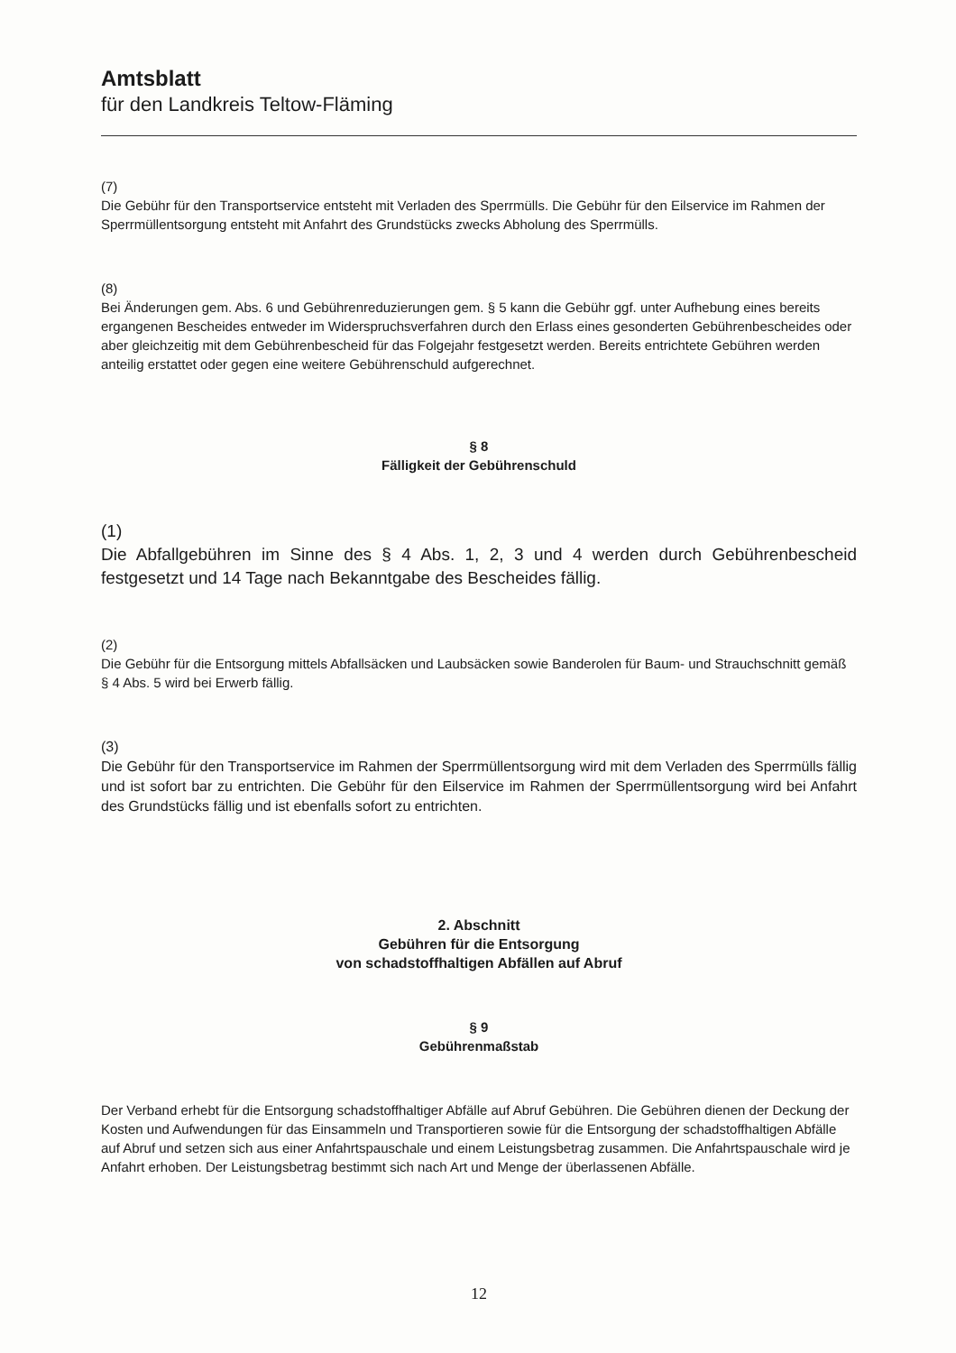Amtsblatt
für den Landkreis Teltow-Fläming
(7)
Die Gebühr für den Transportservice entsteht mit Verladen des Sperrmülls. Die Gebühr für den Eilservice im Rahmen der Sperrmüllentsorgung entsteht mit Anfahrt des Grundstücks zwecks Abholung des Sperrmülls.
(8)
Bei Änderungen gem. Abs. 6 und Gebührenreduzierungen gem. § 5 kann die Gebühr ggf. unter Aufhebung eines bereits ergangenen Bescheides entweder im Widerspruchsverfahren durch den Erlass eines gesonderten Gebührenbescheides oder aber gleichzeitig mit dem Gebührenbescheid für das Folgejahr festgesetzt werden. Bereits entrichtete Gebühren werden anteilig erstattet oder gegen eine weitere Gebührenschuld aufgerechnet.
§ 8
Fälligkeit der Gebührenschuld
(1)
Die Abfallgebühren im Sinne des § 4 Abs. 1, 2, 3 und 4 werden durch Gebührenbescheid festgesetzt und 14 Tage nach Bekanntgabe des Bescheides fällig.
(2)
Die Gebühr für die Entsorgung mittels Abfallsäcken und Laubsäcken sowie Banderolen für Baum- und Strauchschnitt gemäß § 4 Abs. 5 wird bei Erwerb fällig.
(3)
Die Gebühr für den Transportservice im Rahmen der Sperrmüllentsorgung wird mit dem Verladen des Sperrmülls fällig und ist sofort bar zu entrichten. Die Gebühr für den Eilservice im Rahmen der Sperrmüllentsorgung wird bei Anfahrt des Grundstücks fällig und ist ebenfalls sofort zu entrichten.
2. Abschnitt
Gebühren für die Entsorgung
von schadstoffhaltigen Abfällen auf Abruf
§ 9
Gebührenmaßstab
Der Verband erhebt für die Entsorgung schadstoffhaltiger Abfälle auf Abruf Gebühren. Die Gebühren dienen der Deckung der Kosten und Aufwendungen für das Einsammeln und Transportieren sowie für die Entsorgung der schadstoffhaltigen Abfälle auf Abruf und setzen sich aus einer Anfahrtspauschale und einem Leistungsbetrag zusammen. Die Anfahrtspauschale wird je Anfahrt erhoben. Der Leistungsbetrag bestimmt sich nach Art und Menge der überlassenen Abfälle.
12